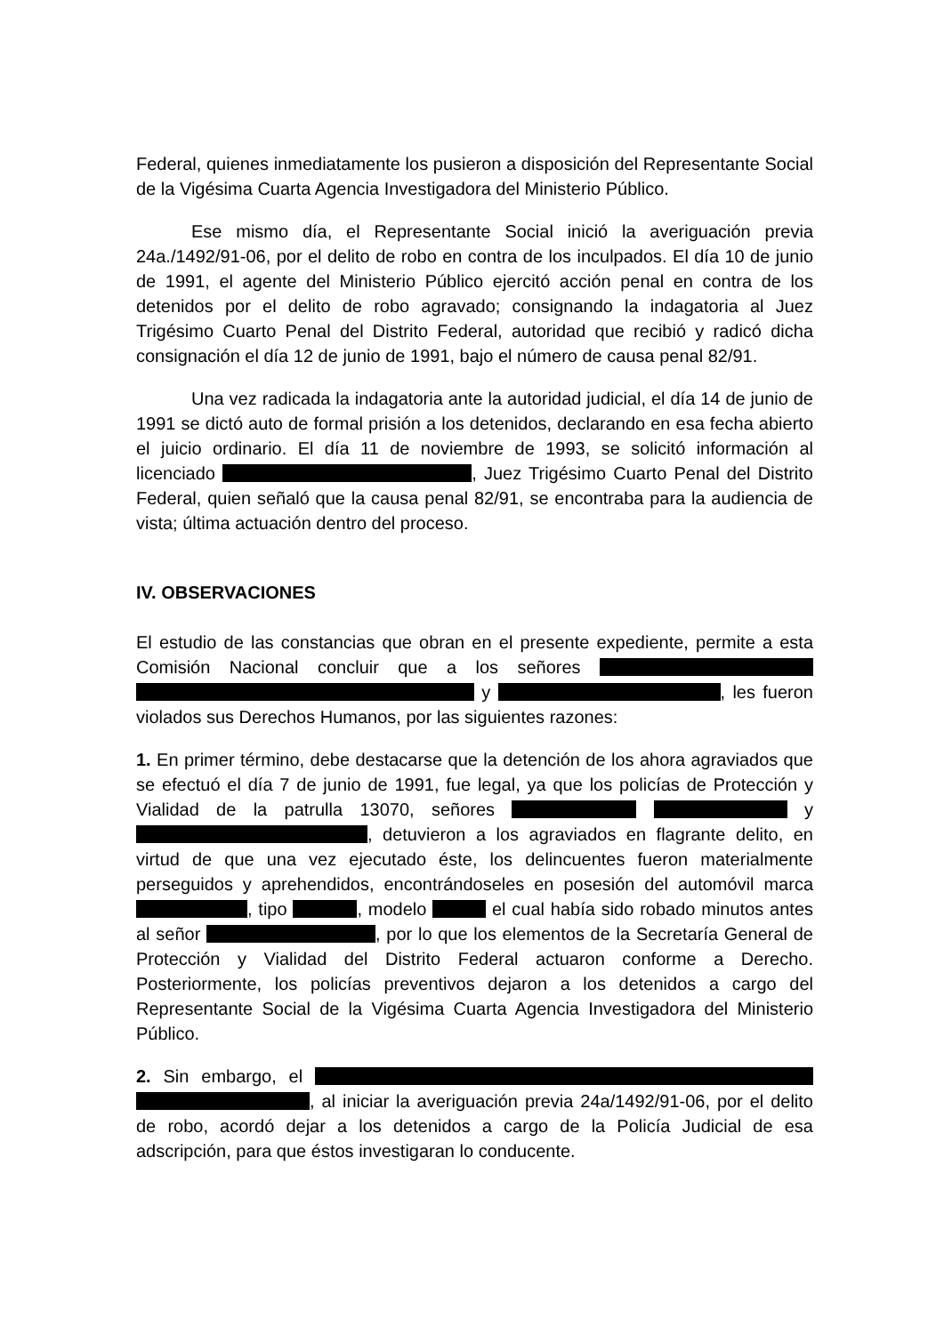Federal, quienes inmediatamente los pusieron a disposición del Representante Social de la Vigésima Cuarta Agencia Investigadora del Ministerio Público.
Ese mismo día, el Representante Social inició la averiguación previa 24a./1492/91-06, por el delito de robo en contra de los inculpados. El día 10 de junio de 1991, el agente del Ministerio Público ejercitó acción penal en contra de los detenidos por el delito de robo agravado; consignando la indagatoria al Juez Trigésimo Cuarto Penal del Distrito Federal, autoridad que recibió y radicó dicha consignación el día 12 de junio de 1991, bajo el número de causa penal 82/91.
Una vez radicada la indagatoria ante la autoridad judicial, el día 14 de junio de 1991 se dictó auto de formal prisión a los detenidos, declarando en esa fecha abierto el juicio ordinario. El día 11 de noviembre de 1993, se solicitó información al licenciado , Juez Trigésimo Cuarto Penal del Distrito Federal, quien señaló que la causa penal 82/91, se encontraba para la audiencia de vista; última actuación dentro del proceso.
IV. OBSERVACIONES
El estudio de las constancias que obran en el presente expediente, permite a esta Comisión Nacional concluir que a los señores y , les fueron violados sus Derechos Humanos, por las siguientes razones:
1. En primer término, debe destacarse que la detención de los ahora agraviados que se efectuó el día 7 de junio de 1991, fue legal, ya que los policías de Protección y Vialidad de la patrulla 13070, señores y , detuvieron a los agraviados en flagrante delito, en virtud de que una vez ejecutado éste, los delincuentes fueron materialmente perseguidos y aprehendidos, encontrándoseles en posesión del automóvil marca , tipo , modelo el cual había sido robado minutos antes al señor , por lo que los elementos de la Secretaría General de Protección y Vialidad del Distrito Federal actuaron conforme a Derecho. Posteriormente, los policías preventivos dejaron a los detenidos a cargo del Representante Social de la Vigésima Cuarta Agencia Investigadora del Ministerio Público.
2. Sin embargo, el , al iniciar la averiguación previa 24a/1492/91-06, por el delito de robo, acordó dejar a los detenidos a cargo de la Policía Judicial de esa adscripción, para que éstos investigaran lo conducente.